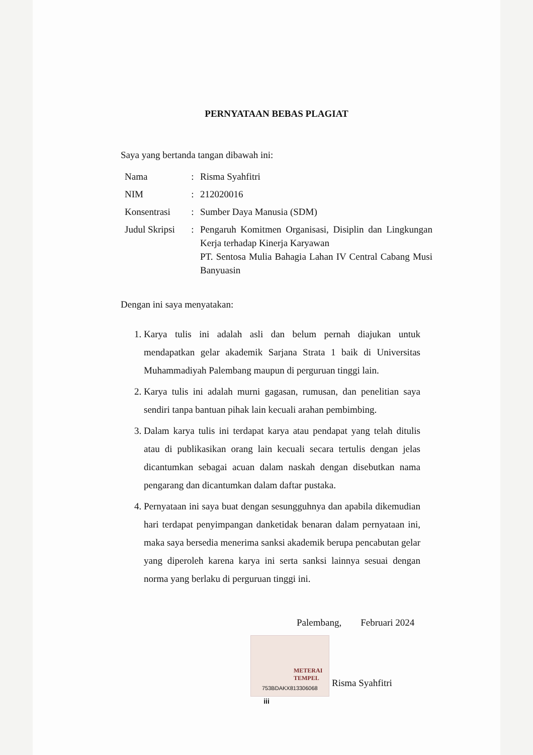PERNYATAAN BEBAS PLAGIAT
Saya yang bertanda tangan dibawah ini:
| Nama | : | Risma Syahfitri |
| NIM | : | 212020016 |
| Konsentrasi | : | Sumber Daya Manusia (SDM) |
| Judul Skripsi | : | Pengaruh Komitmen Organisasi, Disiplin dan Lingkungan Kerja terhadap Kinerja Karyawan PT. Sentosa Mulia Bahagia Lahan IV Central Cabang Musi Banyuasin |
Dengan ini saya menyatakan:
1. Karya tulis ini adalah asli dan belum pernah diajukan untuk mendapatkan gelar akademik Sarjana Strata 1 baik di Universitas Muhammadiyah Palembang maupun di perguruan tinggi lain.
2. Karya tulis ini adalah murni gagasan, rumusan, dan penelitian saya sendiri tanpa bantuan pihak lain kecuali arahan pembimbing.
3. Dalam karya tulis ini terdapat karya atau pendapat yang telah ditulis atau di publikasikan orang lain kecuali secara tertulis dengan jelas dicantumkan sebagai acuan dalam naskah dengan disebutkan nama pengarang dan dicantumkan dalam daftar pustaka.
4. Pernyataan ini saya buat dengan sesungguhnya dan apabila dikemudian hari terdapat penyimpangan danketidak benaran dalam pernyataan ini, maka saya bersedia menerima sanksi akademik berupa pencabutan gelar yang diperoleh karena karya ini serta sanksi lainnya sesuai dengan norma yang berlaku di perguruan tinggi ini.
Palembang, Februari 2024
METERAI
TEMPEL
753BDAKX813306068
Risma Syahfitri
iii